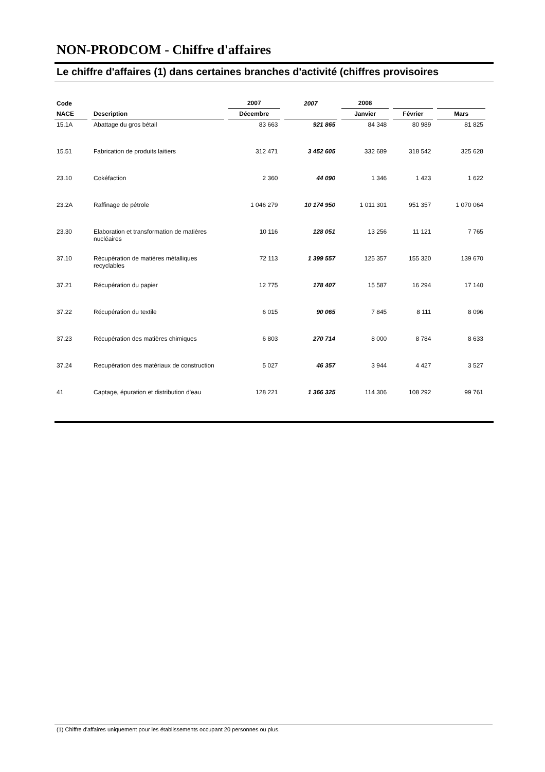NON-PRODCOM - Chiffre d'affaires
Le chiffre d'affaires (1) dans certaines branches d'activité (chiffres provisoires
| Code | | 2007 | 2007 | 2008 | | |
| --- | --- | --- | --- | --- | --- | --- |
| NACE | Description | Décembre | | Janvier | Février | Mars |
| 15.1A | Abattage du gros bétail | 83 663 | 921 865 | 84 348 | 80 989 | 81 825 |
| 15.51 | Fabrication de produits laitiers | 312 471 | 3 452 605 | 332 689 | 318 542 | 325 628 |
| 23.10 | Cokéfaction | 2 360 | 44 090 | 1 346 | 1 423 | 1 622 |
| 23.2A | Raffinage de pétrole | 1 046 279 | 10 174 950 | 1 011 301 | 951 357 | 1 070 064 |
| 23.30 | Elaboration et transformation de matières nucléaires | 10 116 | 128 051 | 13 256 | 11 121 | 7 765 |
| 37.10 | Récupération de matières métalliques recyclables | 72 113 | 1 399 557 | 125 357 | 155 320 | 139 670 |
| 37.21 | Récupération du papier | 12 775 | 178 407 | 15 587 | 16 294 | 17 140 |
| 37.22 | Récupération du textile | 6 015 | 90 065 | 7 845 | 8 111 | 8 096 |
| 37.23 | Récupération des matières chimiques | 6 803 | 270 714 | 8 000 | 8 784 | 8 633 |
| 37.24 | Recupération des matériaux de construction | 5 027 | 46 357 | 3 944 | 4 427 | 3 527 |
| 41 | Captage, épuration et distribution d'eau | 128 221 | 1 366 325 | 114 306 | 108 292 | 99 761 |
(1) Chiffre d'affaires uniquement pour les établissements occupant 20 personnes ou plus.